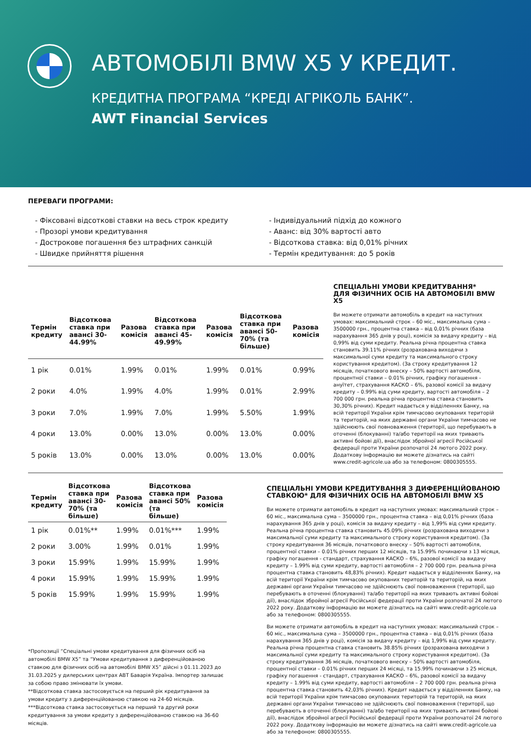АВТОМОБІЛІ BMW X5 У КРЕДИТ.
КРЕДИТНА ПРОГРАМА “КРЕДІ АГРІКОЛЬ БАНК”.
AWT Financial Services
ПЕРЕВАГИ ПРОГРАМИ:
- Фіксовані відсоткові ставки на весь строк кредиту
- Прозорі умови кредитування
- Дострокове погашення без штрафних санкцій
- Швидке прийняття рішення
- Індивідуальний підхід до кожного
- Аванс: від 30% вартості авто
- Відсоткова ставка: від 0,01% річних
- Термін кредитування: до 5 років
| Термін кредиту | Відсоткова ставка при авансі 30-44.99% | Разова комісія | Відсоткова ставка при авансі 45-49.99% | Разова комісія | Відсоткова ставка при авансі 50-70% (та більше) | Разова комісія |
| --- | --- | --- | --- | --- | --- | --- |
| 1 рік | 0.01% | 1.99% | 0.01% | 1.99% | 0.01% | 0.99% |
| 2 роки | 4.0% | 1.99% | 4.0% | 1.99% | 0.01% | 2.99% |
| 3 роки | 7.0% | 1.99% | 7.0% | 1.99% | 5.50% | 1.99% |
| 4 роки | 13.0% | 0.00% | 13.0% | 0.00% | 13.0% | 0.00% |
| 5 років | 13.0% | 0.00% | 13.0% | 0.00% | 13.0% | 0.00% |
СПЕЦІАЛЬНІ УМОВИ КРЕДИТУВАННЯ*
ДЛЯ ФІЗИЧНИХ ОСІБ НА АВТОМОБІЛІ BMW X5
Ви можете отримати автомобіль в кредит на наступних умовах: максимальний строк – 60 міс., максимальна сума – 3500000 грн., процентна ставка – від 0,01% річних (база нарахування 365 днів у році), комісія за видачу кредиту – від 0,99% від суми кредиту. Реальна річна процентна ставка становить 39.11% річних (розрахована виходячи з максимальної суми кредиту та максимального строку користування кредитом). (За строку кредитування 12 місяців, початкового внеску – 50% вартості автомобіля, процентної ставки – 0.01% річних, графіку погашення - ануїтет, страхування КАСКО – 6%, разової комісії за видачу кредиту – 0.99% від суми кредиту, вартості автомобіля – 2 700 000 грн. реальна річна процентна ставка становить 30,30% річних). Кредит надається у відділеннях Банку, на всій території України крім тимчасово окупованих територій та територій, на яких державні органи України тимчасово не здійснюють свої повноваження (території, що перебувають в оточенні (блокуванні) та/або території на яких тривають активні бойові дії), внаслідок збройної агресії Російської федерації проти України розпочатої 24 лютого 2022 року. Додаткову інформацію ви можете дізнатись на сайті www.credit-agricole.ua або за телефоном: 0800305555.
| Термін кредиту | Відсоткова ставка при авансі 30-70% (та більше) | Разова комісія | Відсоткова ставка при авансі 50% (та більше) | Разова комісія |
| --- | --- | --- | --- | --- |
| 1 рік | 0.01%** | 1.99% | 0.01%*** | 1.99% |
| 2 роки | 3.00% | 1.99% | 0.01% | 1.99% |
| 3 роки | 15.99% | 1.99% | 15.99% | 1.99% |
| 4 роки | 15.99% | 1.99% | 15.99% | 1.99% |
| 5 років | 15.99% | 1.99% | 15.99% | 1.99% |
*Пропозиції “Спеціальні умови кредитування для фізичних осіб на автомобілі BMW X5” та “Умови кредитування з диференційованою ставкою для фізичних осіб на автомобілі BMW X5” дійсні з 01.11.2023 до 31.03.2025 у дилерських центрах АВТ Баварія Україна. Імпортер залишає за собою право змінювати їх умови.
**Відсоткова ставка застосовується на перший рік кредитування за умови кредиту з диференційованою ставкою на 24-60 місяців.
***Відсоткова ставка застосовується на перший та другий роки кредитування за умови кредиту з диференційованою ставкою на 36-60 місяців.
СПЕЦІАЛЬНІ УМОВИ КРЕДИТУВАННЯ З ДИФЕРЕНЦІЙОВАНОЮ СТАВКОЮ* ДЛЯ ФІЗИЧНИХ ОСІБ НА АВТОМОБІЛІ BMW X5
Ви можете отримати автомобіль в кредит на наступних умовах: максимальний строк – 60 міс., максимальна сума – 3500000 грн., процентна ставка – від 0,01% річних (база нарахування 365 днів у році), комісія за видачу кредиту – від 1,99% від суми кредиту. Реальна річна процентна ставка становить 45.09% річних (розрахована виходячи з максимальної суми кредиту та максимального строку користування кредитом). (За строку кредитування 36 місяців, початкового внеску – 50% вартості автомобіля, процентної ставки – 0.01% річних перших 12 місяців, та 15.99% починаючи з 13 місяця, графіку погашення - стандарт, страхування КАСКО – 6%, разової комісії за видачу кредиту – 1.99% від суми кредиту, вартості автомобіля – 2 700 000 грн. реальна річна процентна ставка становить 48,83% річних). Кредит надається у відділеннях Банку, на всій території України крім тимчасово окупованих територій та територій, на яких державні органи України тимчасово не здійснюють свої повноваження (території, що перебувають в оточенні (блокуванні) та/або території на яких тривають активні бойові дії), внаслідок збройної агресії Російської федерації проти України розпочатої 24 лютого 2022 року. Додаткову інформацію ви можете дізнатись на сайті www.credit-agricole.ua або за телефоном: 0800305555.
Ви можете отримати автомобіль в кредит на наступних умовах: максимальний строк – 60 міс., максимальна сума – 3500000 грн., процентна ставка – від 0,01% річних (база нарахування 365 днів у році), комісія за видачу кредиту – від 1,99% від суми кредиту. Реальна річна процентна ставка становить 38.85% річних (розрахована виходячи з максимальної суми кредиту та максимального строку користування кредитом). (За строку кредитування 36 місяців, початкового внеску – 50% вартості автомобіля, процентної ставки – 0.01% річних перших 24 місяці, та 15.99% починаючи з 25 місяця, графіку погашення - стандарт, страхування КАСКО – 6%, разової комісії за видачу кредиту – 1.99% від суми кредиту, вартості автомобіля – 2 700 000 грн. реальна річна процентна ставка становить 42,03% річних). Кредит надається у відділеннях Банку, на всій території України крім тимчасово окупованих територій та територій, на яких державні органи України тимчасово не здійснюють свої повноваження (території, що перебувають в оточенні (блокуванні) та/або території на яких тривають активні бойові дії), внаслідок збройної агресії Російської федерації проти України розпочатої 24 лютого 2022 року. Додаткову інформацію ви можете дізнатись на сайті www.credit-agricole.ua або за телефоном: 0800305555.